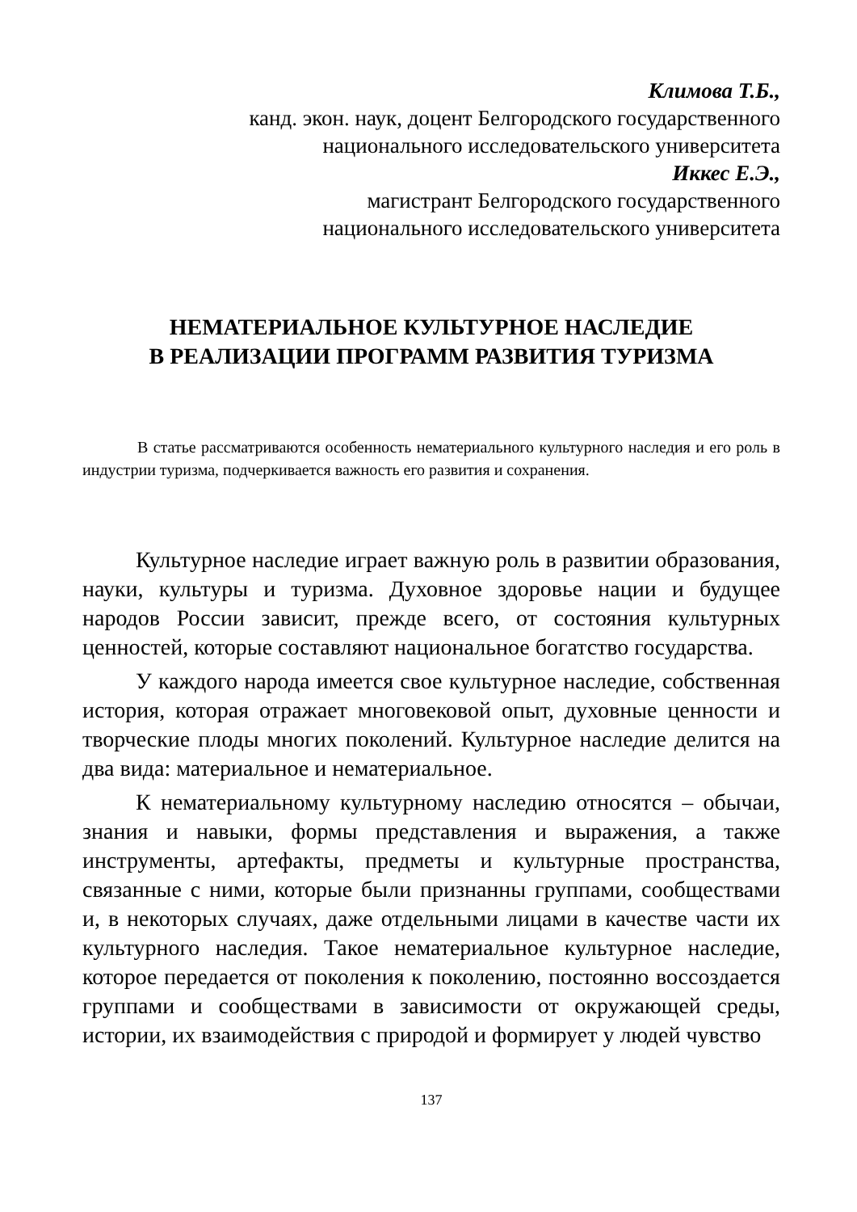Климова Т.Б.,
канд. экон. наук, доцент Белгородского государственного
национального исследовательского университета
Иккес Е.Э.,
магистрант Белгородского государственного
национального исследовательского университета
НЕМАТЕРИАЛЬНОЕ КУЛЬТУРНОЕ НАСЛЕДИЕ
В РЕАЛИЗАЦИИ ПРОГРАММ РАЗВИТИЯ ТУРИЗМА
В статье рассматриваются особенность нематериального культурного наследия и его роль в индустрии туризма, подчеркивается важность его развития и сохранения.
Культурное наследие играет важную роль в развитии образования, науки, культуры и туризма. Духовное здоровье нации и будущее народов России зависит, прежде всего, от состояния культурных ценностей, которые составляют национальное богатство государства.
У каждого народа имеется свое культурное наследие, собственная история, которая отражает многовековой опыт, духовные ценности и творческие плоды многих поколений. Культурное наследие делится на два вида: материальное и нематериальное.
К нематериальному культурному наследию относятся – обычаи, знания и навыки, формы представления и выражения, а также инструменты, артефакты, предметы и культурные пространства, связанные с ними, которые были признанны группами, сообществами и, в некоторых случаях, даже отдельными лицами в качестве части их культурного наследия. Такое нематериальное культурное наследие, которое передается от поколения к поколению, постоянно воссоздается группами и сообществами в зависимости от окружающей среды, истории, их взаимодействия с природой и формирует у людей чувство
137